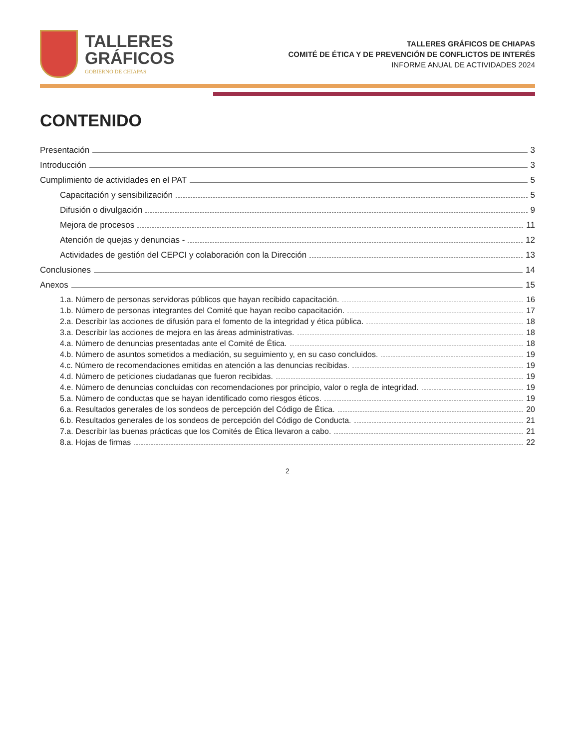TALLERES
GRÁFICOS
GOBIERNO DE CHIAPAS
TALLERES GRÁFICOS DE CHIAPAS
COMITÉ DE ÉTICA Y DE PREVENCIÓN DE CONFLICTOS DE INTERÉS
INFORME ANUAL DE ACTIVIDADES 2024
CONTENIDO
Presentación 3
Introducción 3
Cumplimiento de actividades en el PAT 5
Capacitación y sensibilización 5
Difusión o divulgación 9
Mejora de procesos 11
Atención de quejas y denuncias - 12
Actividades de gestión del CEPCI y colaboración con la Dirección 13
Conclusiones 14
Anexos 15
1.a. Número de personas servidoras públicos que hayan recibido capacitación. 16
1.b. Número de personas integrantes del Comité que hayan recibo capacitación. 17
2.a. Describir las acciones de difusión para el fomento de la integridad y ética pública. 18
3.a. Describir las acciones de mejora en las áreas administrativas. 18
4.a. Número de denuncias presentadas ante el Comité de Ética. 18
4.b. Número de asuntos sometidos a mediación, su seguimiento y, en su caso concluidos. 19
4.c. Número de recomendaciones emitidas en atención a las denuncias recibidas. 19
4.d. Número de peticiones ciudadanas que fueron recibidas. 19
4.e. Número de denuncias concluidas con recomendaciones por principio, valor o regla de integridad. 19
5.a. Número de conductas que se hayan identificado como riesgos éticos. 19
6.a. Resultados generales de los sondeos de percepción del Código de Ética. 20
6.b. Resultados generales de los sondeos de percepción del Código de Conducta. 21
7.a. Describir las buenas prácticas que los Comités de Ética llevaron a cabo. 21
8.a. Hojas de firmas 22
2